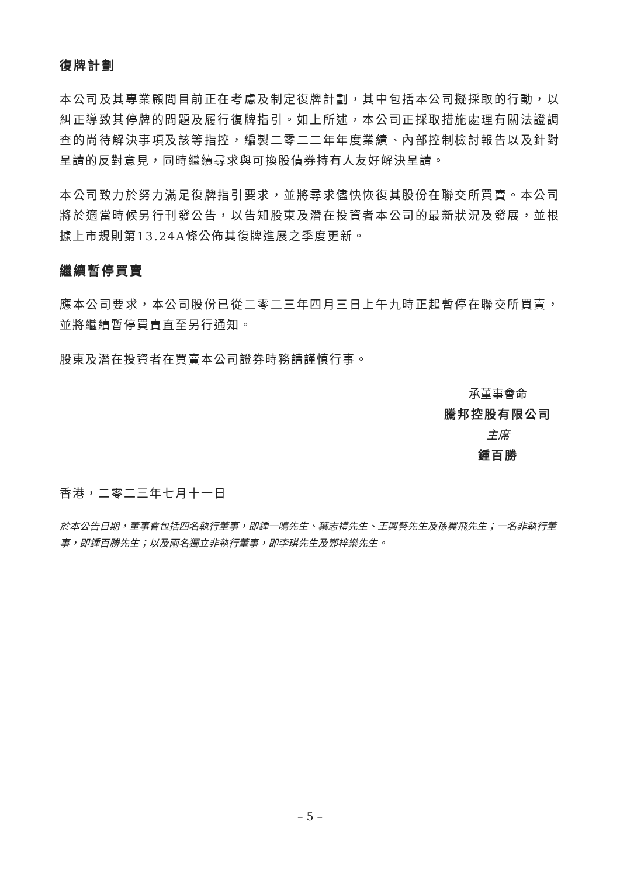復牌計劃
本公司及其專業顧問目前正在考慮及制定復牌計劃，其中包括本公司擬採取的行動，以糾正導致其停牌的問題及履行復牌指引。如上所述，本公司正採取措施處理有關法證調查的尚待解決事項及該等指控，編製二零二二年年度業績、內部控制檢討報告以及針對呈請的反對意見，同時繼續尋求與可換股債券持有人友好解決呈請。
本公司致力於努力滿足復牌指引要求，並將尋求儘快恢復其股份在聯交所買賣。本公司將於適當時候另行刊發公告，以告知股東及潛在投資者本公司的最新狀況及發展，並根據上市規則第13.24A條公佈其復牌進展之季度更新。
繼續暫停買賣
應本公司要求，本公司股份已從二零二三年四月三日上午九時正起暫停在聯交所買賣，並將繼續暫停買賣直至另行通知。
股東及潛在投資者在買賣本公司證券時務請謹慎行事。
承董事會命
騰邦控股有限公司
主席
鍾百勝
香港，二零二三年七月十一日
於本公告日期，董事會包括四名執行董事，即鍾一鳴先生、葉志禮先生、王興藝先生及孫翼飛先生；一名非執行董事，即鍾百勝先生；以及兩名獨立非執行董事，即李琪先生及鄭梓樂先生。
– 5 –